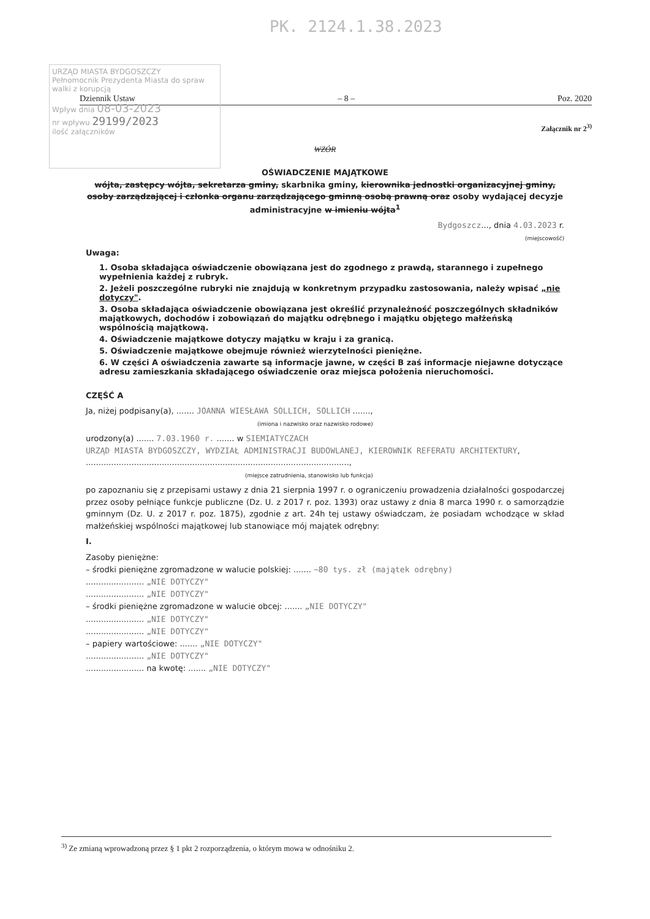PK. 2124.1.38.2023
URZĄD MIASTA BYDGOSZCZY
Pełnomocnik Prezydenta Miasta do spraw walki z korupcją
Wpływ dnia 08-03-2023
nr wpływu 29199/2023
ilość załączników
Dziennik Ustaw – 8 – Poz. 2020
Załącznik nr 2<sup>3)</sup>
WZÓR
OŚWIADCZENIE MAJĄTKOWE
wójta, zastępcy wójta, sekretarza gminy, skarbnika gminy, kierownika jednostki organizacyjnej gminy, osoby zarządzającej i członka organu zarządzającego gminną osobą prawną oraz osoby wydającej decyzje administracyjne w imieniu wójta<sup>1</sup>
Bydgoszcz..., dnia 4.03.2023 r.
(miejscowość)
Uwaga:
1. Osoba składająca oświadczenie obowiązana jest do zgodnego z prawdą, starannego i zupełnego wypełnienia każdej z rubryk.
2. Jeżeli poszczególne rubryki nie znajdują w konkretnym przypadku zastosowania, należy wpisać „nie dotyczy".
3. Osoba składająca oświadczenie obowiązana jest określić przynależność poszczególnych składników majątkowych, dochodów i zobowiązań do majątku odrębnego i majątku objętego małżeńską wspólnością majątkową.
4. Oświadczenie majątkowe dotyczy majątku w kraju i za granicą.
5. Oświadczenie majątkowe obejmuje również wierzytelności pieniężne.
6. W części A oświadczenia zawarte są informacje jawne, w części B zaś informacje niejawne dotyczące adresu zamieszkania składającego oświadczenie oraz miejsca położenia nieruchomości.
CZĘŚĆ A
Ja, niżej podpisany(a), ....... JOANNA WIESŁAWA SOLLICH, SOLLICH .......,
(imiona i nazwisko oraz nazwisko rodowe)
urodzony(a) ....... 7.03.1960 r. ....... w SIEMIATYCZACH
URZĄD MIASTA BYDGOSZCZY, WYDZIAŁ ADMINISTRACJI BUDOWLANEJ, KIEROWNIK REFERATU ARCHITEKTURY,
........................................................................................................,
(miejsce zatrudnienia, stanowisko lub funkcja)
po zapoznaniu się z przepisami ustawy z dnia 21 sierpnia 1997 r. o ograniczeniu prowadzenia działalności gospodarczej przez osoby pełniące funkcje publiczne (Dz. U. z 2017 r. poz. 1393) oraz ustawy z dnia 8 marca 1990 r. o samorządzie gminnym (Dz. U. z 2017 r. poz. 1875), zgodnie z art. 24h tej ustawy oświadczam, że posiadam wchodzące w skład małżeńskiej wspólności majątkowej lub stanowiące mój majątek odrębny:
I.
Zasoby pieniężne:
– środki pieniężne zgromadzone w walucie polskiej: ....... ~80 tys. zł (majątek odrębny)
....................... „NIE DOTYCZY"
....................... „NIE DOTYCZY"
– środki pieniężne zgromadzone w walucie obcej: ....... „NIE DOTYCZY"
....................... „NIE DOTYCZY"
....................... „NIE DOTYCZY"
– papiery wartościowe: ....... „NIE DOTYCZY"
....................... „NIE DOTYCZY"
....................... na kwotę: ....... „NIE DOTYCZY"
<sup>3)</sup> Ze zmianą wprowadzoną przez § 1 pkt 2 rozporządzenia, o którym mowa w odnośniku 2.